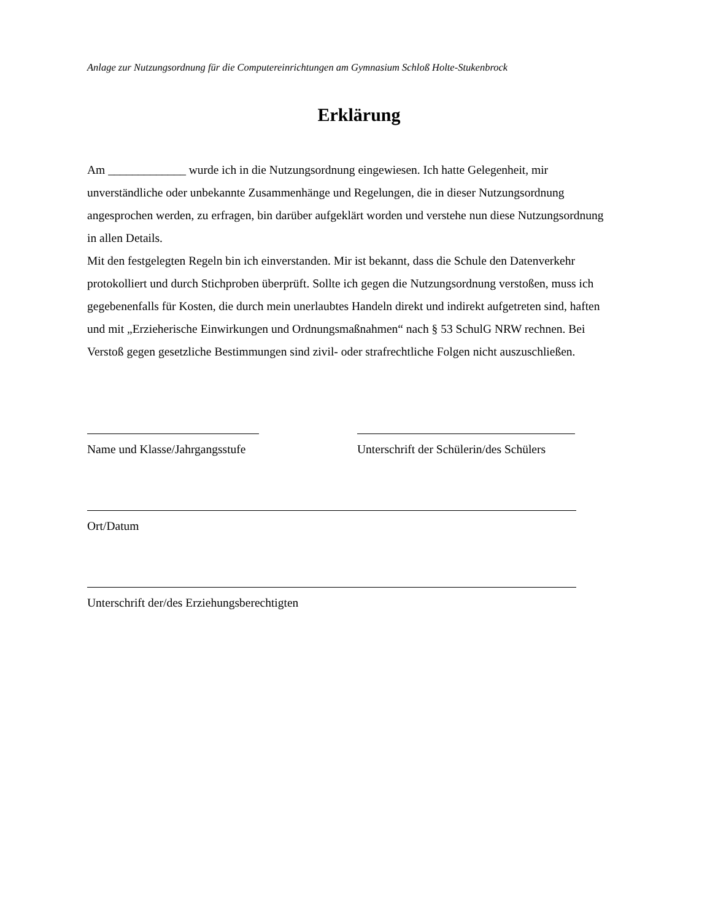Anlage zur Nutzungsordnung für die Computereinrichtungen am Gymnasium Schloß Holte-Stukenbrock
Erklärung
Am _____________ wurde ich in die Nutzungsordnung eingewiesen. Ich hatte Gelegenheit, mir unverständliche oder unbekannte Zusammenhänge und Regelungen, die in dieser Nutzungsordnung angesprochen werden, zu erfragen, bin darüber aufgeklärt worden und verstehe nun diese Nutzungsordnung in allen Details.
Mit den festgelegten Regeln bin ich einverstanden. Mir ist bekannt, dass die Schule den Datenverkehr protokolliert und durch Stichproben überprüft. Sollte ich gegen die Nutzungsordnung verstoßen, muss ich gegebenenfalls für Kosten, die durch mein unerlaubtes Handeln direkt und indirekt aufgetreten sind, haften und mit „Erzieherische Einwirkungen und Ordnungsmaßnahmen“ nach § 53 SchulG NRW rechnen. Bei Verstoß gegen gesetzliche Bestimmungen sind zivil- oder strafrechtliche Folgen nicht auszuschließen.
Name und Klasse/Jahrgangsstufe
Unterschrift der Schülerin/des Schülers
Ort/Datum
Unterschrift der/des Erziehungsberechtigten